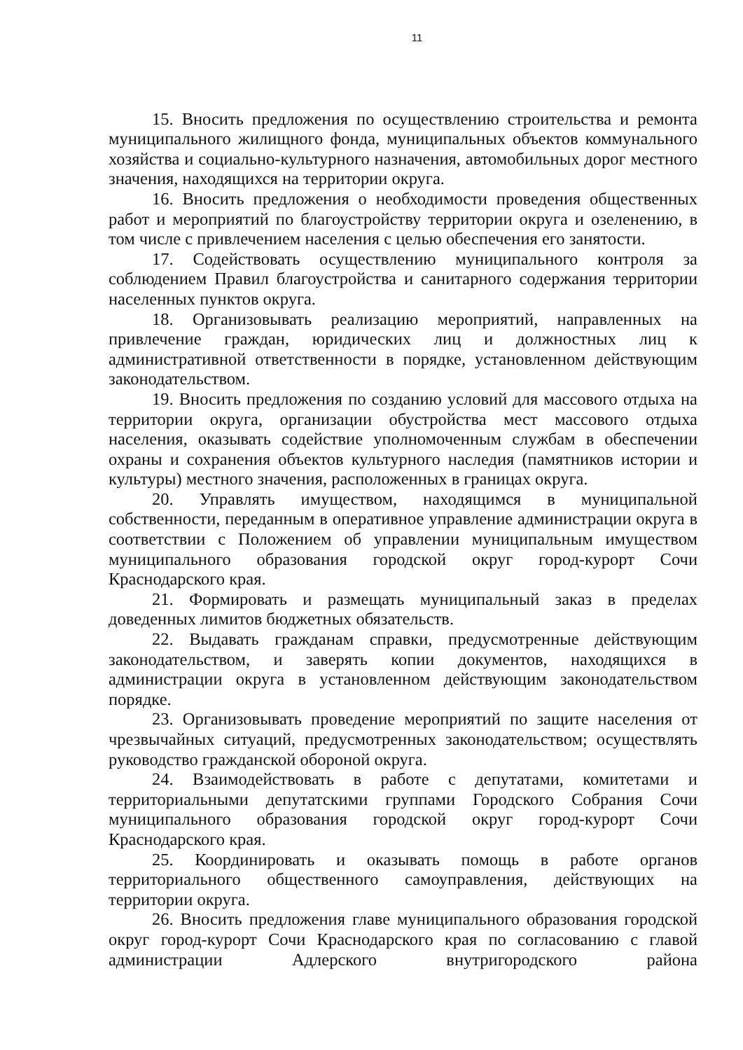11
15. Вносить предложения по осуществлению строительства и ремонта муниципального жилищного фонда, муниципальных объектов коммунального хозяйства и социально-культурного назначения, автомобильных дорог местного значения, находящихся на территории округа.
16. Вносить предложения о необходимости проведения общественных работ и мероприятий по благоустройству территории округа и озеленению, в том числе с привлечением населения с целью обеспечения его занятости.
17. Содействовать осуществлению муниципального контроля за соблюдением Правил благоустройства и санитарного содержания территории населенных пунктов округа.
18. Организовывать реализацию мероприятий, направленных на привлечение граждан, юридических лиц и должностных лиц к административной ответственности в порядке, установленном действующим законодательством.
19. Вносить предложения по созданию условий для массового отдыха на территории округа, организации обустройства мест массового отдыха населения, оказывать содействие уполномоченным службам в обеспечении охраны и сохранения объектов культурного наследия (памятников истории и культуры) местного значения, расположенных в границах округа.
20. Управлять имуществом, находящимся в муниципальной собственности, переданным в оперативное управление администрации округа в соответствии с Положением об управлении муниципальным имуществом муниципального образования городской округ город-курорт Сочи Краснодарского края.
21. Формировать и размещать муниципальный заказ в пределах доведенных лимитов бюджетных обязательств.
22. Выдавать гражданам справки, предусмотренные действующим законодательством, и заверять копии документов, находящихся в администрации округа в установленном действующим законодательством порядке.
23. Организовывать проведение мероприятий по защите населения от чрезвычайных ситуаций, предусмотренных законодательством; осуществлять руководство гражданской обороной округа.
24. Взаимодействовать в работе с депутатами, комитетами и территориальными депутатскими группами Городского Собрания Сочи муниципального образования городской округ город-курорт Сочи Краснодарского края.
25. Координировать и оказывать помощь в работе органов территориального общественного самоуправления, действующих на территории округа.
26. Вносить предложения главе муниципального образования городской округ город-курорт Сочи Краснодарского края по согласованию с главой администрации Адлерского внутригородского района